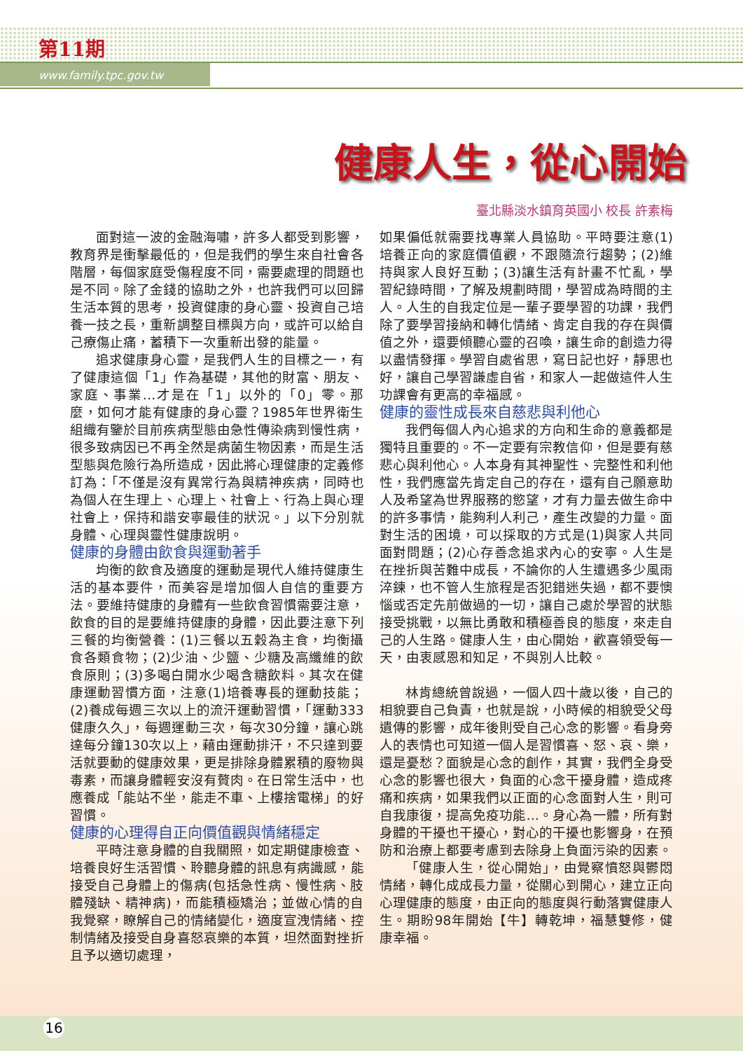第11期
www.family.tpc.gov.tw
健康人生，從心開始
臺北縣淡水鎮育英國小 校長 許素梅
面對這一波的金融海嘯，許多人都受到影響，教育界是衝擊最低的，但是我們的學生來自社會各階層，每個家庭受傷程度不同，需要處理的問題也是不同。除了金錢的協助之外，也許我們可以回歸生活本質的思考，投資健康的身心靈、投資自己培養一技之長，重新調整目標與方向，或許可以給自己療傷止痛，蓄積下一次重新出發的能量。
追求健康身心靈，是我們人生的目標之一，有了健康這個「1」作為基礎，其他的財富、朋友、家庭、事業…才是在「1」以外的「0」零。那麼，如何才能有健康的身心靈？1985年世界衛生組織有鑒於目前疾病型態由急性傳染病到慢性病，很多致病因已不再全然是病菌生物因素，而是生活型態與危險行為所造成，因此將心理健康的定義修訂為：「不僅是沒有異常行為與精神疾病，同時也為個人在生理上、心理上、社會上、行為上與心理社會上，保持和諧安寧最佳的狀況。」以下分別就身體、心理與靈性健康說明。
健康的身體由飲食與運動著手
均衡的飲食及適度的運動是現代人維持健康生活的基本要件，而美容是增加個人自信的重要方法。要維持健康的身體有一些飲食習慣需要注意，飲食的目的是要維持健康的身體，因此要注意下列三餐的均衡營養：(1)三餐以五穀為主食，均衡攝食各類食物；(2)少油、少鹽、少糖及高纖維的飲食原則；(3)多喝白開水少喝含糖飲料。其次在健康運動習慣方面，注意(1)培養專長的運動技能；(2)養成每週三次以上的流汗運動習慣，「運動333健康久久」，每週運動三次，每次30分鐘，讓心跳達每分鐘130次以上，藉由運動排汗，不只達到要活就要動的健康效果，更是排除身體累積的廢物與毒素，而讓身體輕安沒有贅肉。在日常生活中，也應養成「能站不坐，能走不車、上樓捨電梯」的好習慣。
健康的心理得自正向價值觀與情緒穩定
平時注意身體的自我關照，如定期健康檢查、培養良好生活習慣、聆聽身體的訊息有病識感，能接受自己身體上的傷病(包括急性病、慢性病、肢體殘缺、精神病)，而能積極矯治；並做心情的自我覺察，瞭解自己的情緒變化，適度宣洩情緒、控制情緒及接受自身喜怒哀樂的本質，坦然面對挫折且予以適切處理，
如果偏低就需要找專業人員協助。平時要注意(1)培養正向的家庭價值觀，不跟隨流行趨勢；(2)維持與家人良好互動；(3)讓生活有計畫不忙亂，學習紀錄時間，了解及規劃時間，學習成為時間的主人。人生的自我定位是一輩子要學習的功課，我們除了要學習接納和轉化情緒、肯定自我的存在與價值之外，還要傾聽心靈的召喚，讓生命的創造力得以盡情發揮。學習自處省思，寫日記也好，靜思也好，讓自己學習謙虛自省，和家人一起做這件人生功課會有更高的幸福感。
健康的靈性成長來自慈悲與利他心
我們每個人內心追求的方向和生命的意義都是獨特且重要的。不一定要有宗教信仰，但是要有慈悲心與利他心。人本身有其神聖性、完整性和利他性，我們應當先肯定自己的存在，還有自己願意助人及希望為世界服務的慾望，才有力量去做生命中的許多事情，能夠利人利己，產生改變的力量。面對生活的困境，可以採取的方式是(1)與家人共同面對問題；(2)心存善念追求內心的安寧。人生是在挫折與苦難中成長，不論你的人生遭遇多少風雨淬鍊，也不管人生旅程是否犯錯迷失過，都不要懊惱或否定先前做過的一切，讓自己處於學習的狀態接受挑戰，以無比勇敢和積極善良的態度，來走自己的人生路。健康人生，由心開始，歡喜領受每一天，由衷感恩和知足，不與別人比較。
林肯總統曾說過，一個人四十歲以後，自己的相貌要自己負責，也就是說，小時候的相貌受父母遺傳的影響，成年後則受自己心念的影響。看身旁人的表情也可知道一個人是習慣喜、怒、哀、樂，還是憂愁？面貌是心念的創作，其實，我們全身受心念的影響也很大，負面的心念干擾身體，造成疼痛和疾病，如果我們以正面的心念面對人生，則可自我康復，提高免疫功能…。身心為一體，所有對身體的干擾也干擾心，對心的干擾也影響身，在預防和治療上都要考慮到去除身上負面污染的因素。
「健康人生，從心開始」，由覺察憤怒與鬱悶情緒，轉化成成長力量，從關心到開心，建立正向心理健康的態度，由正向的態度與行動落實健康人生。期盼98年開始【牛】轉乾坤，福慧雙修，健康幸福。
16